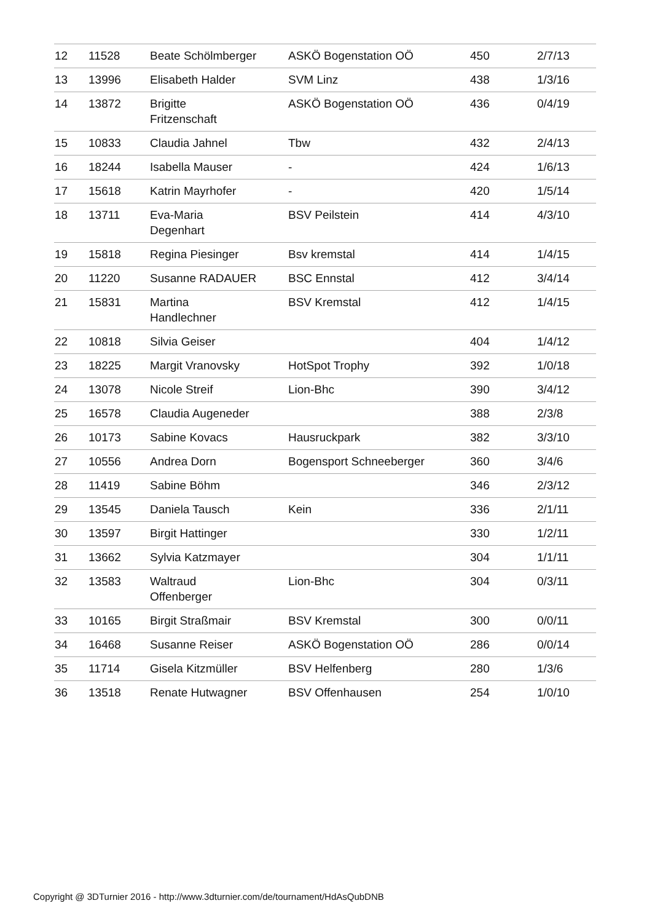| 12 | 11528 | Beate Schölmberger | ASKÖ Bogenstation OÖ | 450 | 2/7/13 |
| 13 | 13996 | Elisabeth Halder | SVM Linz | 438 | 1/3/16 |
| 14 | 13872 | Brigitte Fritzenschaft | ASKÖ Bogenstation OÖ | 436 | 0/4/19 |
| 15 | 10833 | Claudia Jahnel | Tbw | 432 | 2/4/13 |
| 16 | 18244 | Isabella Mauser | - | 424 | 1/6/13 |
| 17 | 15618 | Katrin Mayrhofer | - | 420 | 1/5/14 |
| 18 | 13711 | Eva-Maria Degenhart | BSV Peilstein | 414 | 4/3/10 |
| 19 | 15818 | Regina Piesinger | Bsv kremstal | 414 | 1/4/15 |
| 20 | 11220 | Susanne RADAUER | BSC Ennstal | 412 | 3/4/14 |
| 21 | 15831 | Martina Handlechner | BSV Kremstal | 412 | 1/4/15 |
| 22 | 10818 | Silvia Geiser | | 404 | 1/4/12 |
| 23 | 18225 | Margit Vranovsky | HotSpot Trophy | 392 | 1/0/18 |
| 24 | 13078 | Nicole Streif | Lion-Bhc | 390 | 3/4/12 |
| 25 | 16578 | Claudia Augeneder | | 388 | 2/3/8 |
| 26 | 10173 | Sabine Kovacs | Hausruckpark | 382 | 3/3/10 |
| 27 | 10556 | Andrea Dorn | Bogensport Schneeberger | 360 | 3/4/6 |
| 28 | 11419 | Sabine Böhm | | 346 | 2/3/12 |
| 29 | 13545 | Daniela Tausch | Kein | 336 | 2/1/11 |
| 30 | 13597 | Birgit Hattinger | | 330 | 1/2/11 |
| 31 | 13662 | Sylvia Katzmayer | | 304 | 1/1/11 |
| 32 | 13583 | Waltraud Offenberger | Lion-Bhc | 304 | 0/3/11 |
| 33 | 10165 | Birgit Straßmair | BSV Kremstal | 300 | 0/0/11 |
| 34 | 16468 | Susanne Reiser | ASKÖ Bogenstation OÖ | 286 | 0/0/14 |
| 35 | 11714 | Gisela Kitzmüller | BSV Helfenberg | 280 | 1/3/6 |
| 36 | 13518 | Renate Hutwagner | BSV Offenhausen | 254 | 1/0/10 |
Copyright @ 3DTurnier 2016 - http://www.3dturnier.com/de/tournament/HdAsQubDNB